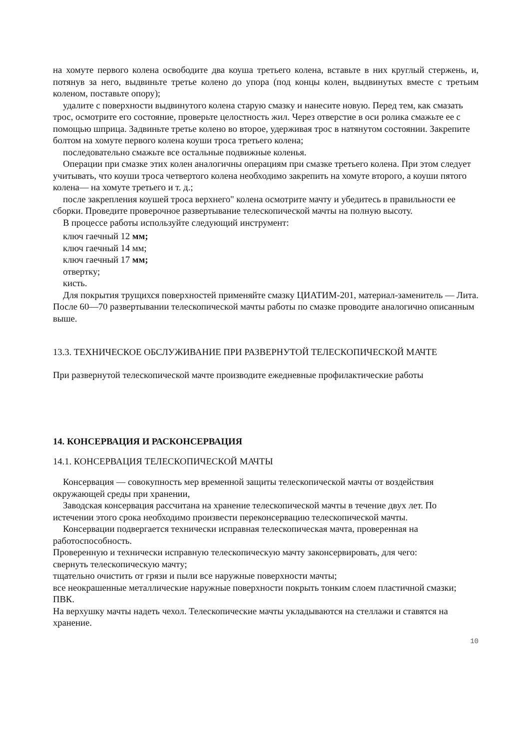на хомуте первого колена освободите два коуша третьего колена, вставьте в них круглый стержень, и, потянув за него, выдвиньте третье колено до упора (под концы колен, выдвинутых вместе с третьим коленом, поставьте опору);
удалите с поверхности выдвинутого колена старую смазку и нанесите новую. Перед тем, как смазать трос, осмотрите его состояние, проверьте целостность жил. Через отверстие в оси ролика смажьте ее с помощью шприца. Задвиньте третье колено во второе, удерживая трос в натянутом состоянии. Закрепите болтом на хомуте первого колена коуши троса третьего колена;
последовательно смажьте все остальные подвижные коленья.
Операции при смазке этих колен аналогичны операциям при смазке третьего колена. При этом следует учитывать, что коуши троса четвертого колена необходимо закрепить на хомуте второго, а коуши пятого колена— на хомуте третьего и т. д.;
после закрепления коушей троса верхнего" колена осмотрите мачту и убедитесь в правильности ее сборки. Проведите проверочное развертывание телескопической мачты на полную высоту.
В процессе работы используйте следующий инструмент:
ключ гаечный 12 мм;
ключ гаечный 14 мм;
ключ гаечный 17 мм;
отвертку;
кисть.
Для покрытия трущихся поверхностей применяйте смазку ЦИАТИМ-201, материал-заменитель — Лита. После 60—70 развертывании телескопической мачты работы по смазке проводите аналогично описанным выше.
13.3. ТЕХНИЧЕСКОЕ ОБСЛУЖИВАНИЕ ПРИ РАЗВЕРНУТОЙ ТЕЛЕСКОПИЧЕСКОЙ МАЧТЕ
При развернутой телескопической мачте производите ежедневные профилактические работы
14. КОНСЕРВАЦИЯ И РАСКОНСЕРВАЦИЯ
14.1. КОНСЕРВАЦИЯ ТЕЛЕСКОПИЧЕСКОЙ МАЧТЫ
Консервация — совокупность мер временной защиты телескопической мачты от воздействия окружающей среды при хранении,
Заводская консервация рассчитана на хранение телескопической мачты в течение двух лет. По истечении этого срока необходимо произвести переконсервацию телескопической мачты.
Консервации подвергается технически исправная телескопическая мачта, проверенная на работоспособность.
Проверенную и технически исправную телескопическую мачту законсервировать, для чего:
свернуть телескопическую мачту;
тщательно очистить от грязи и пыли все наружные поверхности мачты;
все неокрашенные металлические наружные поверхности покрыть тонким слоем пластичной смазки; ПВК.
На верхушку мачты надеть чехол. Телескопические мачты укладываются на стеллажи и ставятся на хранение.
10